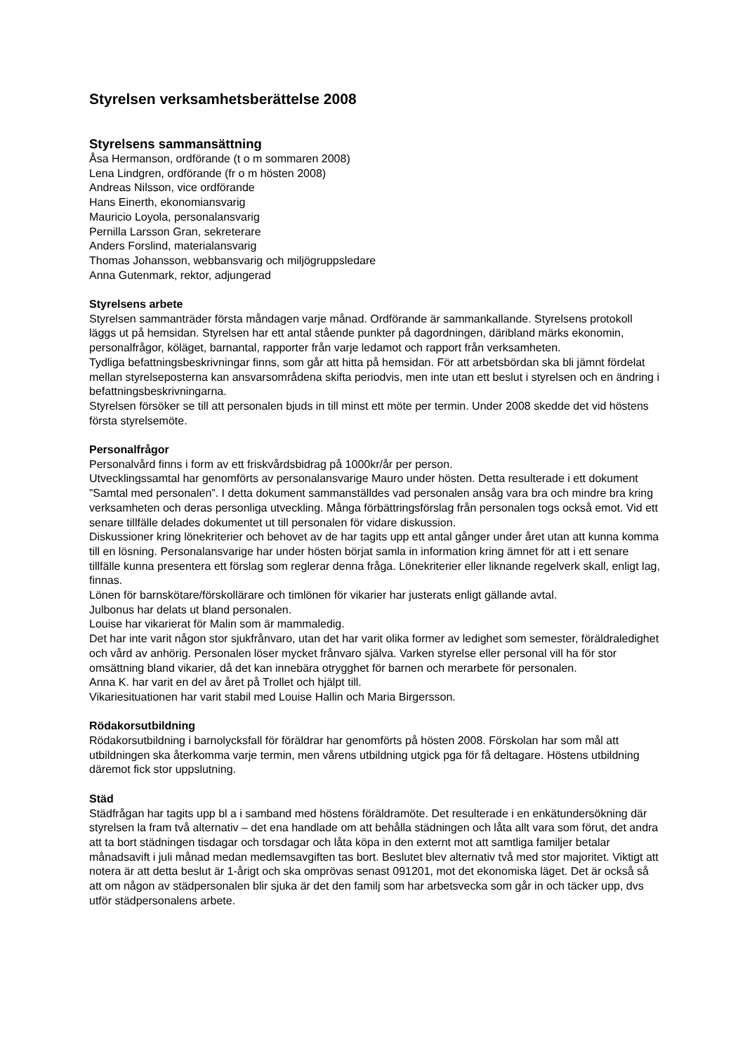Styrelsen verksamhetsberättelse 2008
Styrelsens sammansättning
Åsa Hermanson, ordförande (t o m sommaren 2008)
Lena Lindgren, ordförande (fr o m hösten 2008)
Andreas Nilsson, vice ordförande
Hans Einerth, ekonomiansvarig
Mauricio Loyola, personalansvarig
Pernilla Larsson Gran, sekreterare
Anders Forslind, materialansvarig
Thomas Johansson, webbansvarig och miljögruppsledare
Anna Gutenmark, rektor, adjungerad
Styrelsens arbete
Styrelsen sammanträder första måndagen varje månad. Ordförande är sammankallande. Styrelsens protokoll läggs ut på hemsidan. Styrelsen har ett antal stående punkter på dagordningen, däribland märks ekonomin, personalfrågor, köläget, barnantal, rapporter från varje ledamot och rapport från verksamheten.
Tydliga befattningsbeskrivningar finns, som går att hitta på hemsidan. För att arbetsbördan ska bli jämnt fördelat mellan styrelseposterna kan ansvarsområdena skifta periodvis, men inte utan ett beslut i styrelsen och en ändring i befattningsbeskrivningarna.
Styrelsen försöker se till att personalen bjuds in till minst ett möte per termin. Under 2008 skedde det vid höstens första styrelsemöte.
Personalfrågor
Personalvård finns i form av ett friskvårdsbidrag på 1000kr/år per person.
Utvecklingssamtal har genomförts av personalansvarige Mauro under hösten. Detta resulterade i ett dokument ”Samtal med personalen”. I detta dokument sammanställdes vad personalen ansåg vara bra och mindre bra kring verksamheten och deras personliga utveckling. Många förbättringsförslag från personalen togs också emot. Vid ett senare tillfälle delades dokumentet ut till personalen för vidare diskussion.
Diskussioner kring lönekriterier och behovet av de har tagits upp ett antal gånger under året utan att kunna komma till en lösning. Personalansvarige har under hösten börjat samla in information kring ämnet för att i ett senare tillfälle kunna presentera ett förslag som reglerar denna fråga. Lönekriterier eller liknande regelverk skall, enligt lag, finnas.
Lönen för barnskötare/förskollärare och timlönen för vikarier har justerats enligt gällande avtal.
Julbonus har delats ut bland personalen.
Louise har vikarierat för Malin som är mammaledig.
Det har inte varit någon stor sjukfrånvaro, utan det har varit olika former av ledighet som semester, föräldraledighet och vård av anhörig. Personalen löser mycket frånvaro själva. Varken styrelse eller personal vill ha för stor omsättning bland vikarier, då det kan innebära otrygghet för barnen och merarbete för personalen.
Anna K. har varit en del av året på Trollet och hjälpt till.
Vikariesituationen har varit stabil med Louise Hallin och Maria Birgersson.
Rödakorsutbildning
Rödakorsutbildning i barnolycksfall för föräldrar har genomförts på hösten 2008. Förskolan har som mål att utbildningen ska återkomma varje termin, men vårens utbildning utgick pga för få deltagare. Höstens utbildning däremot fick stor uppslutning.
Städ
Städfrågan har tagits upp bl a i samband med höstens föräldramöte. Det resulterade i en enkätundersökning där styrelsen la fram två alternativ – det ena handlade om att behålla städningen och låta allt vara som förut, det andra att ta bort städningen tisdagar och torsdagar och låta köpa in den externt mot att samtliga familjer betalar månadsavift i juli månad medan medlemsavgiften tas bort. Beslutet blev alternativ två med stor majoritet. Viktigt att notera är att detta beslut är 1-årigt och ska omprövas senast 091201, mot det ekonomiska läget. Det är också så att om någon av städpersonalen blir sjuka är det den familj som har arbetsvecka som går in och täcker upp, dvs utför städpersonalens arbete.